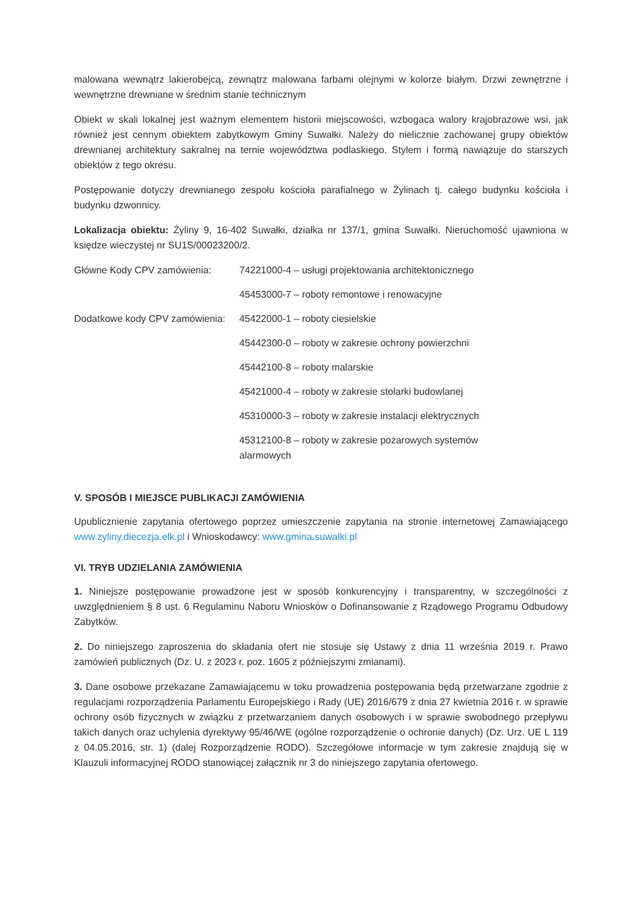malowana wewnątrz lakierobejcą, zewnątrz malowana farbami olejnymi w kolorze białym. Drzwi zewnętrzne i wewnętrzne drewniane w średnim stanie technicznym
Obiekt w skali lokalnej jest ważnym elementem historii miejscowości, wzbogaca walory krajobrazowe wsi, jak również jest cennym obiektem zabytkowym Gminy Suwałki. Należy do nielicznie zachowanej grupy obiektów drewnianej architektury sakralnej na ternie województwa podlaskiego. Stylem i formą nawiązuje do starszych obiektów z tego okresu.
Postępowanie dotyczy drewnianego zespołu kościoła parafialnego w Żylinach tj. całego budynku kościoła i budynku dzwonnicy.
Lokalizacja obiektu: Żyliny 9, 16-402 Suwałki, działka nr 137/1, gmina Suwałki. Nieruchomość ujawniona w księdze wieczystej nr SU1S/00023200/2.
| Główne Kody CPV zamówienia: | 74221000-4 – usługi projektowania architektonicznego |
| | 45453000-7 – roboty remontowe i renowacyjne |
| Dodatkowe kody CPV zamówienia: | 45422000-1 – roboty ciesielskie |
| | 45442300-0 – roboty w zakresie ochrony powierzchni |
| | 45442100-8 – roboty malarskie |
| | 45421000-4 – roboty w zakresie stolarki budowlanej |
| | 45310000-3 – roboty w zakresie instalacji elektrycznych |
| | 45312100-8 – roboty w zakresie pożarowych systemów alarmowych |
V. SPOSÓB I MIEJSCE PUBLIKACJI ZAMÓWIENIA
Upublicznienie zapytania ofertowego poprzez umieszczenie zapytania na stronie internetowej Zamawiającego www.zyliny.diecezja.elk.pl i Wnioskodawcy: www.gmina.suwalki.pl
VI. TRYB UDZIELANIA ZAMÓWIENIA
1. Niniejsze postępowanie prowadzone jest w sposób konkurencyjny i transparentny, w szczególności z uwzględnieniem § 8 ust. 6 Regulaminu Naboru Wniosków o Dofinansowanie z Rządowego Programu Odbudowy Zabytków.
2. Do niniejszego zaproszenia do składania ofert nie stosuje się Ustawy z dnia 11 września 2019 r. Prawo zamówień publicznych (Dz. U. z 2023 r. poz. 1605 z późniejszymi zmianami).
3. Dane osobowe przekazane Zamawiającemu w toku prowadzenia postępowania będą przetwarzane zgodnie z regulacjami rozporządzenia Parlamentu Europejskiego i Rady (UE) 2016/679 z dnia 27 kwietnia 2016 r. w sprawie ochrony osób fizycznych w związku z przetwarzaniem danych osobowych i w sprawie swobodnego przepływu takich danych oraz uchylenia dyrektywy 95/46/WE (ogólne rozporządzenie o ochronie danych) (Dz. Urz. UE L 119 z 04.05.2016, str. 1) (dalej Rozporządzenie RODO). Szczegółowe informacje w tym zakresie znajdują się w Klauzuli informacyjnej RODO stanowiącej załącznik nr 3 do niniejszego zapytania ofertowego.